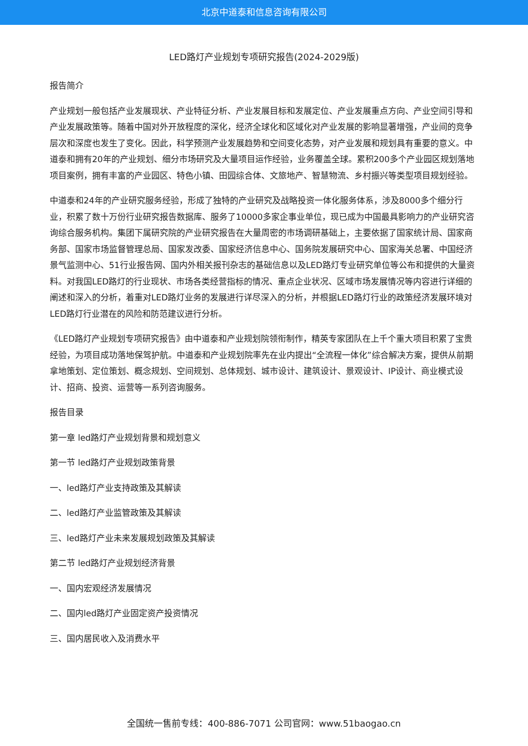北京中道泰和信息咨询有限公司
LED路灯产业规划专项研究报告(2024-2029版)
报告简介
产业规划一般包括产业发展现状、产业特征分析、产业发展目标和发展定位、产业发展重点方向、产业空间引导和产业发展政策等。随着中国对外开放程度的深化，经济全球化和区域化对产业发展的影响显著增强，产业间的竞争层次和深度也发生了变化。因此，科学预测产业发展趋势和空间变化态势，对产业发展和规划具有重要的意义。中道泰和拥有20年的产业规划、细分市场研究及大量项目运作经验，业务覆盖全球。累积200多个产业园区规划落地项目案例，拥有丰富的产业园区、特色小镇、田园综合体、文旅地产、智慧物流、乡村振兴等类型项目规划经验。
中道泰和24年的产业研究服务经验，形成了独特的产业研究及战略投资一体化服务体系，涉及8000多个细分行业，积累了数十万份行业研究报告数据库、服务了10000多家企事业单位，现已成为中国最具影响力的产业研究咨询综合服务机构。集团下属研究院的产业研究报告在大量周密的市场调研基础上，主要依据了国家统计局、国家商务部、国家市场监督管理总局、国家发改委、国家经济信息中心、国务院发展研究中心、国家海关总署、中国经济景气监测中心、51行业报告网、国内外相关报刊杂志的基础信息以及LED路灯专业研究单位等公布和提供的大量资料。对我国LED路灯的行业现状、市场各类经营指标的情况、重点企业状况、区域市场发展情况等内容进行详细的阐述和深入的分析，着重对LED路灯业务的发展进行详尽深入的分析，并根据LED路灯行业的政策经济发展环境对LED路灯行业潜在的风险和防范建议进行分析。
《LED路灯产业规划专项研究报告》由中道泰和产业规划院领衔制作，精英专家团队在上千个重大项目积累了宝贵经验，为项目成功落地保驾护航。中道泰和产业规划院率先在业内提出“全流程一体化”综合解决方案，提供从前期拿地策划、定位策划、概念规划、空间规划、总体规划、城市设计、建筑设计、景观设计、IP设计、商业模式设计、招商、投资、运营等一系列咨询服务。
报告目录
第一章 led路灯产业规划背景和规划意义
第一节 led路灯产业规划政策背景
一、led路灯产业支持政策及其解读
二、led路灯产业监管政策及其解读
三、led路灯产业未来发展规划政策及其解读
第二节 led路灯产业规划经济背景
一、国内宏观经济发展情况
二、国内led路灯产业固定资产投资情况
三、国内居民收入及消费水平
全国统一售前专线：400-886-7071 公司官网：www.51baogao.cn